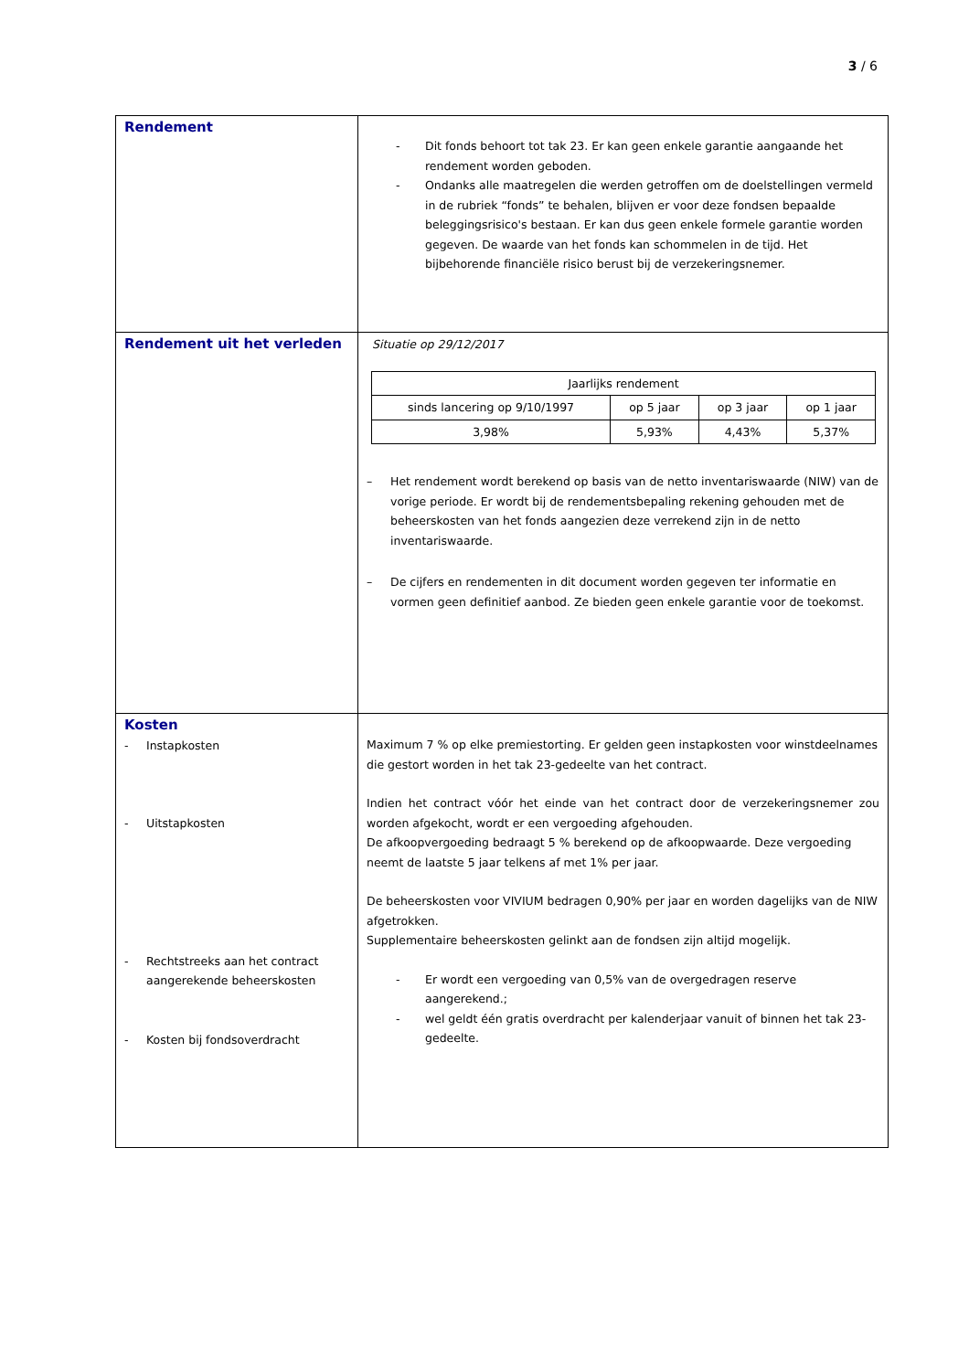3 / 6
| Rendement | - Dit fonds behoort tot tak 23. Er kan geen enkele garantie aangaande het rendement worden geboden. - Ondanks alle maatregelen die werden getroffen om de doelstellingen vermeld in de rubriek “fonds” te behalen, blijven er voor deze fondsen bepaalde beleggingsrisico's bestaan. Er kan dus geen enkele formele garantie worden gegeven. De waarde van het fonds kan schommelen in de tijd. Het bijbehorende financiële risico berust bij de verzekeringsnemer. |
| Rendement uit het verleden | Situatie op 29/12/2017 / Jaarlijks rendement / / / / / sinds lancering op 9/10/1997 / op 5 jaar / op 3 jaar / op 1 jaar / / 3,98% / 5,93% / 4,43% / 5,37% / – Het rendement wordt berekend op basis van de netto inventariswaarde (NIW) van de vorige periode. Er wordt bij de rendementsbepaling rekening gehouden met de beheerskosten van het fonds aangezien deze verrekend zijn in de netto inventariswaarde. – De cijfers en rendementen in dit document worden gegeven ter informatie en vormen geen definitief aanbod. Ze bieden geen enkele garantie voor de toekomst. |
| Kosten - Instapkosten - Uitstapkosten - Rechtstreeks aan het contract aangerekende beheerskosten - Kosten bij fondsoverdracht | Maximum 7 % op elke premiestorting. Er gelden geen instapkosten voor winstdeelnames die gestort worden in het tak 23-gedeelte van het contract. Indien het contract vóór het einde van het contract door de verzekeringsnemer zou worden afgekocht, wordt er een vergoeding afgehouden. De afkoopvergoeding bedraagt 5 % berekend op de afkoopwaarde. Deze vergoeding neemt de laatste 5 jaar telkens af met 1% per jaar. De beheerskosten voor VIVIUM bedragen 0,90% per jaar en worden dagelijks van de NIW afgetrokken. Supplementaire beheerskosten gelinkt aan de fondsen zijn altijd mogelijk. - Er wordt een vergoeding van 0,5% van de overgedragen reserve aangerekend.; - wel geldt één gratis overdracht per kalenderjaar vanuit of binnen het tak 23-gedeelte. |